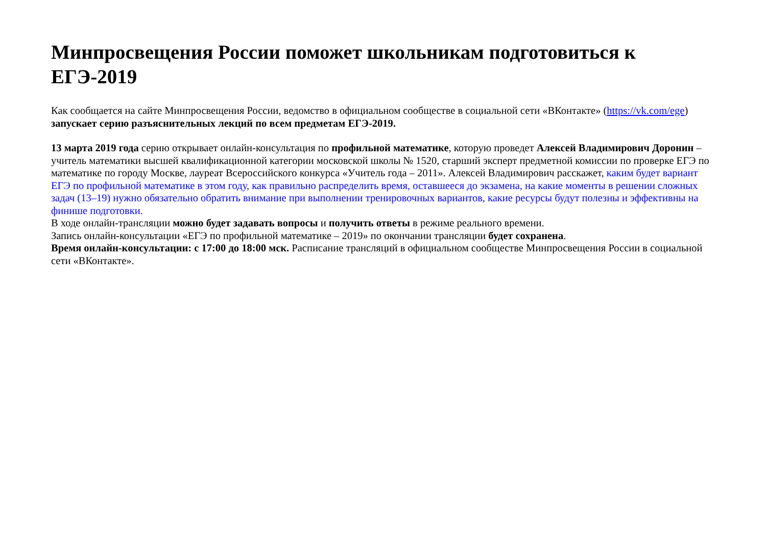Минпросвещения России поможет школьникам подготовиться к ЕГЭ-2019
Как сообщается на сайте Минпросвещения России, ведомство в официальном сообществе в социальной сети «ВКонтакте» (https://vk.com/ege) запускает серию разъяснительных лекций по всем предметам ЕГЭ-2019.
13 марта 2019 года серию открывает онлайн-консультация по профильной математике, которую проведет Алексей Владимирович Доронин – учитель математики высшей квалификационной категории московской школы № 1520, старший эксперт предметной комиссии по проверке ЕГЭ по математике по городу Москве, лауреат Всероссийского конкурса «Учитель года – 2011». Алексей Владимирович расскажет, каким будет вариант ЕГЭ по профильной математике в этом году, как правильно распределить время, оставшееся до экзамена, на какие моменты в решении сложных задач (13–19) нужно обязательно обратить внимание при выполнении тренировочных вариантов, какие ресурсы будут полезны и эффективны на финише подготовки.
В ходе онлайн-трансляции можно будет задавать вопросы и получить ответы в режиме реального времени.
Запись онлайн-консультации «ЕГЭ по профильной математике – 2019» по окончании трансляции будет сохранена.
Время онлайн-консультации: с 17:00 до 18:00 мск. Расписание трансляций в официальном сообществе Минпросвещения России в социальной сети «ВКонтакте».